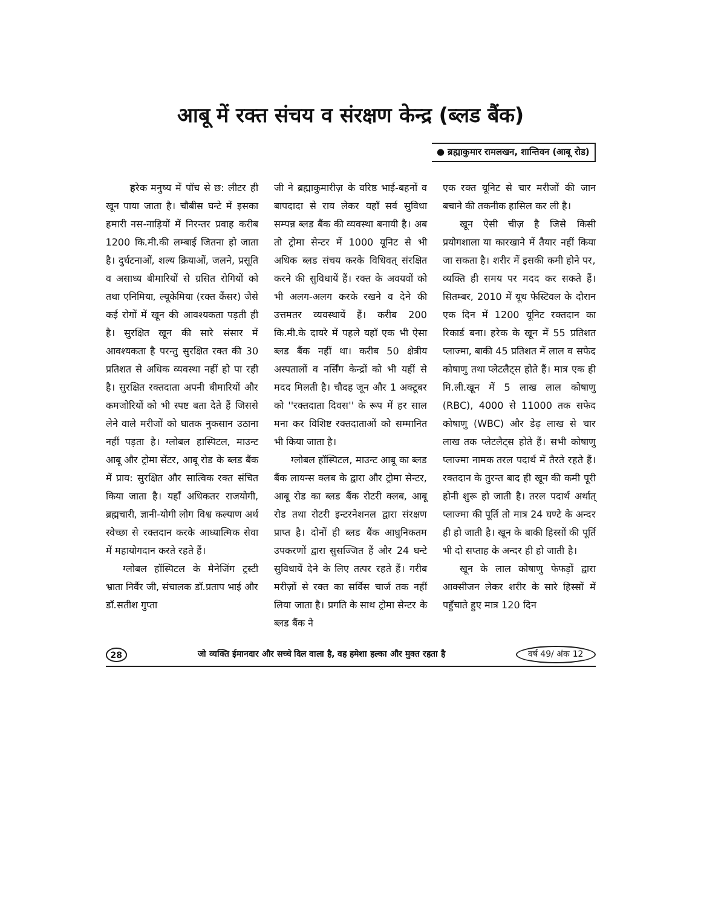आबू में रक्त संचय व संरक्षण केन्द्र (ब्लड बैंक)
● ब्रह्माकुमार रामलखन, शान्तिवन (आबू रोड)
हरेक मनुष्य में पाँच से छ: लीटर ही खून पाया जाता है। चौबीस घन्टे में इसका हमारी नस-नाड़ियों में निरन्तर प्रवाह करीब 1200 कि.मी.की लम्बाई जितना हो जाता है। दुर्घटनाओं, शल्य क्रियाओं, जलने, प्रसूति व असाध्य बीमारियों से ग्रसित रोगियों को तथा एनिमिया, ल्यूकेमिया (रक्त कैंसर) जैसे कई रोगों में खून की आवश्यकता पड़ती ही है। सुरक्षित खून की सारे संसार में आवश्यकता है परन्तु सुरक्षित रक्त की 30 प्रतिशत से अधिक व्यवस्था नहीं हो पा रही है। सुरक्षित रक्तदाता अपनी बीमारियों और कमजोरियों को भी स्पष्ट बता देते हैं जिससे लेने वाले मरीजों को घातक नुकसान उठाना नहीं पड़ता है। ग्लोबल हास्पिटल, माउन्ट आबू और ट्रोमा सेंटर, आबू रोड के ब्लड बैंक में प्राय: सुरक्षित और सात्विक रक्त संचित किया जाता है। यहाँ अधिकतर राजयोगी, ब्रह्मचारी, ज्ञानी-योगी लोग विश्व कल्याण अर्थ स्वेच्छा से रक्तदान करके आध्यात्मिक सेवा में महायोगदान करते रहते हैं।
ग्लोबल हॉस्पिटल के मैनेजिंग ट्रस्टी भ्राता निर्वैर जी, संचालक डॉ.प्रताप भाई और डॉ.सतीश गुप्ता
जी ने ब्रह्माकुमारीज़ के वरिष्ठ भाई-बहनों व बापदादा से राय लेकर यहाँ सर्व सुविधा सम्पन्न ब्लड बैंक की व्यवस्था बनायी है। अब तो ट्रोमा सेन्टर में 1000 यूनिट से भी अधिक ब्लड संचय करके विधिवत् संरक्षित करने की सुविधायें हैं। रक्त के अवयवों को भी अलग-अलग करके रखने व देने की उत्तमतर व्यवस्थायें हैं। करीब 200 कि.मी.के दायरे में पहले यहाँ एक भी ऐसा ब्लड बैंक नहीं था। करीब 50 क्षेत्रीय अस्पतालों व नर्सिंग केन्द्रों को भी यहीं से मदद मिलती है। चौदह जून और 1 अक्टूबर को ''रक्तदाता दिवस'' के रूप में हर साल मना कर विशिष्ट रक्तदाताओं को सम्मानित भी किया जाता है।
ग्लोबल हॉस्पिटल, माउन्ट आबू का ब्लड बैंक लायन्स क्लब के द्वारा और ट्रोमा सेन्टर, आबू रोड का ब्लड बैंक रोटरी क्लब, आबू रोड तथा रोटरी इन्टरनेशनल द्वारा संरक्षण प्राप्त है। दोनों ही ब्लड बैंक आधुनिकतम उपकरणों द्वारा सुसज्जित हैं और 24 घन्टे सुविधायें देने के लिए तत्पर रहते हैं। गरीब मरीज़ों से रक्त का सर्विस चार्ज तक नहीं लिया जाता है। प्रगति के साथ ट्रोमा सेन्टर के ब्लड बैंक ने
एक रक्त यूनिट से चार मरीजों की जान बचाने की तकनीक हासिल कर ली है।
खून ऐसी चीज़ है जिसे किसी प्रयोगशाला या कारखाने में तैयार नहीं किया जा सकता है। शरीर में इसकी कमी होने पर, व्यक्ति ही समय पर मदद कर सकते हैं। सितम्बर, 2010 में यूथ फेस्टिवल के दौरान एक दिन में 1200 यूनिट रक्तदान का रिकार्ड बना। हरेक के खून में 55 प्रतिशत प्लाज्मा, बाकी 45 प्रतिशत में लाल व सफेद कोषाणु तथा प्लेटलैट्स होते हैं। मात्र एक ही मि.ली.खून में 5 लाख लाल कोषाणु (RBC), 4000 से 11000 तक सफेद कोषाणु (WBC) और डेढ़ लाख से चार लाख तक प्लेटलैट्स होते हैं। सभी कोषाणु प्लाज्मा नामक तरल पदार्थ में तैरते रहते हैं। रक्तदान के तुरन्त बाद ही खून की कमी पूरी होनी शुरू हो जाती है। तरल पदार्थ अर्थात् प्लाज्मा की पूर्ति तो मात्र 24 घण्टे के अन्दर ही हो जाती है। खून के बाकी हिस्सों की पूर्ति भी दो सप्ताह के अन्दर ही हो जाती है।
खून के लाल कोषाणु फेफड़ों द्वारा आक्सीजन लेकर शरीर के सारे हिस्सों में पहुँचाते हुए मात्र 120 दिन
28 जो व्यक्ति ईमानदार और सच्चे दिल वाला है, वह हमेशा हल्का और मुक्त रहता है वर्ष 49/ अंक 12